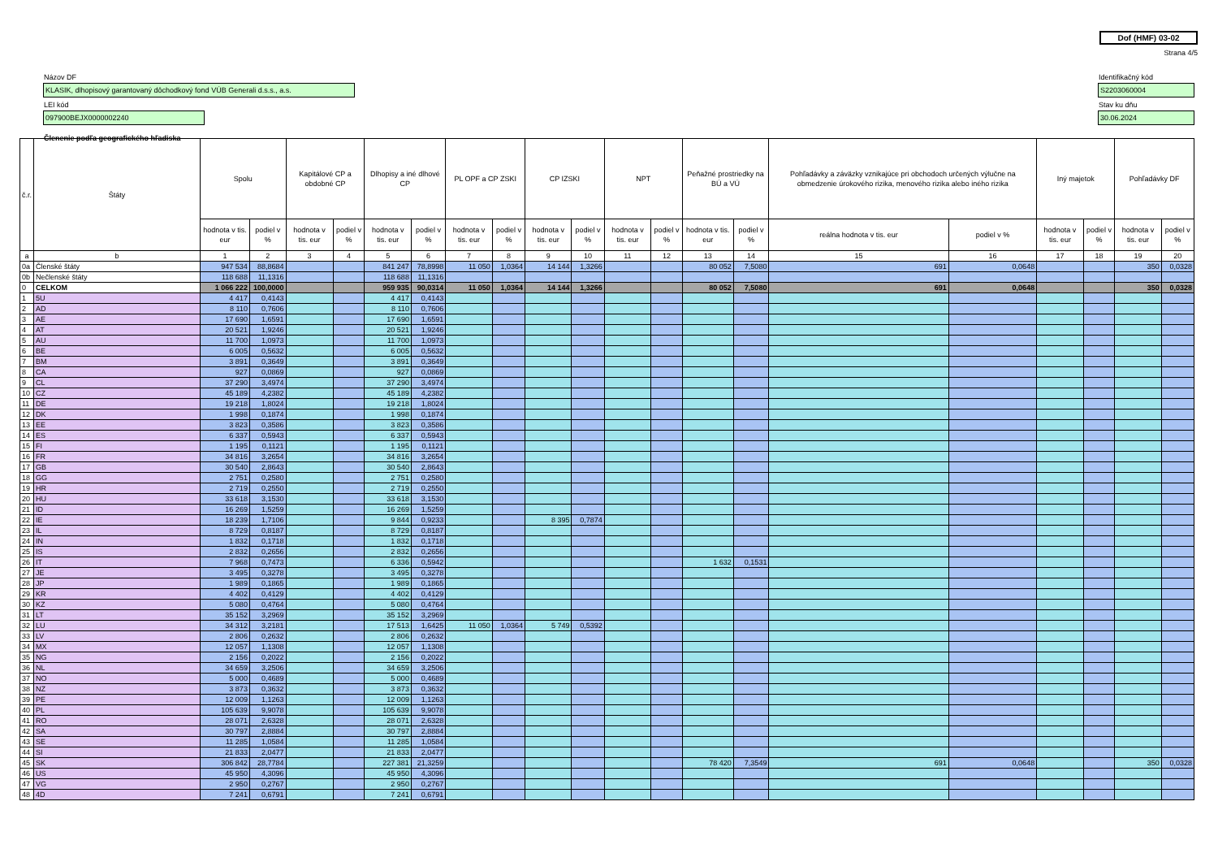Dof (HMF) 03-02
Strana 4/5
Názov DF
KLASIK, dlhopisový garantovaný dôchodkový fond VÚB Generali d.s.s., a.s.
LEI kód
097900BEJX0000002240
Identifikačný kód
S2203060004
Stav ku dňu
30.06.2024
Členenie podľa geografického hľadiska
| č.r. | Štáty | Spolu | | Kapitálové CP a obdobné CP | | Dlhopisy a iné dlhové CP | | PL OPF a CP ZSKI | | CP IZSKI | | NPT | | Peňažné prostriedky na BÚ a VÚ | | Pohľadávky a záväzky vznikajúce pri obchodoch určených výlučne na obmedzenie úrokového rizika, menového rizika alebo iného rizika | | Iný majetok | | Pohľadávky DF | |
| --- | --- | --- | --- | --- | --- | --- | --- | --- | --- | --- | --- | --- | --- | --- | --- | --- | --- | --- | --- | --- | --- |
| | | hodnota v tis. eur | podiel v % | hodnota v tis. eur | podiel v % | hodnota v tis. eur | podiel v % | hodnota v tis. eur | podiel v % | hodnota v tis. eur | podiel v % | hodnota v tis. eur | podiel v % | hodnota v tis. eur | podiel v % | reálna hodnota v tis. eur | podiel v % | hodnota v tis. eur | podiel v % | hodnota v tis. eur | podiel v % |
| a | b | 1 | 2 | 3 | 4 | 5 | 6 | 7 | 8 | 9 | 10 | 11 | 12 | 13 | 14 | 15 | 16 | 17 | 18 | 19 | 20 |
| 0a | Členské štáty | 947 534 | 88,8684 | | | 841 247 | 78,8998 | 11 050 | 1,0364 | 14 144 | 1,3266 | | | 80 052 | 7,5080 | 691 | 0,0648 | | | 350 | 0,0328 |
| 0b | Nečlenské štáty | 118 688 | 11,1316 | | | 118 688 | 11,1316 | | | | | | | | | | | | | | |
| 0 | CELKOM | 1 066 222 | 100,0000 | | | 959 935 | 90,0314 | 11 050 | 1,0364 | 14 144 | 1,3266 | | | 80 052 | 7,5080 | 691 | 0,0648 | | | 350 | 0,0328 |
| 1 | 5U | 4 417 | 0,4143 | | | 4 417 | 0,4143 | | | | | | | | | | | | | | |
| 2 | AD | 8 110 | 0,7606 | | | 8 110 | 0,7606 | | | | | | | | | | | | | | |
| 3 | AE | 17 690 | 1,6591 | | | 17 690 | 1,6591 | | | | | | | | | | | | | | |
| 4 | AT | 20 521 | 1,9246 | | | 20 521 | 1,9246 | | | | | | | | | | | | | | |
| 5 | AU | 11 700 | 1,0973 | | | 11 700 | 1,0973 | | | | | | | | | | | | | | |
| 6 | BE | 6 005 | 0,5632 | | | 6 005 | 0,5632 | | | | | | | | | | | | | | |
| 7 | BM | 3 891 | 0,3649 | | | 3 891 | 0,3649 | | | | | | | | | | | | | | |
| 8 | CA | 927 | 0,0869 | | | 927 | 0,0869 | | | | | | | | | | | | | | |
| 9 | CL | 37 290 | 3,4974 | | | 37 290 | 3,4974 | | | | | | | | | | | | | | |
| 10 | CZ | 45 189 | 4,2382 | | | 45 189 | 4,2382 | | | | | | | | | | | | | | |
| 11 | DE | 19 218 | 1,8024 | | | 19 218 | 1,8024 | | | | | | | | | | | | | | |
| 12 | DK | 1 998 | 0,1874 | | | 1 998 | 0,1874 | | | | | | | | | | | | | | |
| 13 | EE | 3 823 | 0,3586 | | | 3 823 | 0,3586 | | | | | | | | | | | | | | |
| 14 | ES | 6 337 | 0,5943 | | | 6 337 | 0,5943 | | | | | | | | | | | | | | |
| 15 | FI | 1 195 | 0,1121 | | | 1 195 | 0,1121 | | | | | | | | | | | | | | |
| 16 | FR | 34 816 | 3,2654 | | | 34 816 | 3,2654 | | | | | | | | | | | | | | |
| 17 | GB | 30 540 | 2,8643 | | | 30 540 | 2,8643 | | | | | | | | | | | | | | |
| 18 | GG | 2 751 | 0,2580 | | | 2 751 | 0,2580 | | | | | | | | | | | | | | |
| 19 | HR | 2 719 | 0,2550 | | | 2 719 | 0,2550 | | | | | | | | | | | | | | |
| 20 | HU | 33 618 | 3,1530 | | | 33 618 | 3,1530 | | | | | | | | | | | | | | |
| 21 | ID | 16 269 | 1,5259 | | | 16 269 | 1,5259 | | | | | | | | | | | | | | |
| 22 | IE | 18 239 | 1,7106 | | | 9 844 | 0,9233 | | | 8 395 | 0,7874 | | | | | | | | | | |
| 23 | IL | 8 729 | 0,8187 | | | 8 729 | 0,8187 | | | | | | | | | | | | | | |
| 24 | IN | 1 832 | 0,1718 | | | 1 832 | 0,1718 | | | | | | | | | | | | | | |
| 25 | IS | 2 832 | 0,2656 | | | 2 832 | 0,2656 | | | | | | | | | | | | | | |
| 26 | IT | 7 968 | 0,7473 | | | 6 336 | 0,5942 | | | | | | | 1 632 | 0,1531 | | | | | | |
| 27 | JE | 3 495 | 0,3278 | | | 3 495 | 0,3278 | | | | | | | | | | | | | | |
| 28 | JP | 1 989 | 0,1865 | | | 1 989 | 0,1865 | | | | | | | | | | | | | | |
| 29 | KR | 4 402 | 0,4129 | | | 4 402 | 0,4129 | | | | | | | | | | | | | | |
| 30 | KZ | 5 080 | 0,4764 | | | 5 080 | 0,4764 | | | | | | | | | | | | | | |
| 31 | LT | 35 152 | 3,2969 | | | 35 152 | 3,2969 | | | | | | | | | | | | | | |
| 32 | LU | 34 312 | 3,2181 | | | 17 513 | 1,6425 | 11 050 | 1,0364 | 5 749 | 0,5392 | | | | | | | | | | |
| 33 | LV | 2 806 | 0,2632 | | | 2 806 | 0,2632 | | | | | | | | | | | | | | |
| 34 | MX | 12 057 | 1,1308 | | | 12 057 | 1,1308 | | | | | | | | | | | | | | |
| 35 | NG | 2 156 | 0,2022 | | | 2 156 | 0,2022 | | | | | | | | | | | | | | |
| 36 | NL | 34 659 | 3,2506 | | | 34 659 | 3,2506 | | | | | | | | | | | | | | |
| 37 | NO | 5 000 | 0,4689 | | | 5 000 | 0,4689 | | | | | | | | | | | | | | |
| 38 | NZ | 3 873 | 0,3632 | | | 3 873 | 0,3632 | | | | | | | | | | | | | | |
| 39 | PE | 12 009 | 1,1263 | | | 12 009 | 1,1263 | | | | | | | | | | | | | | |
| 40 | PL | 105 639 | 9,9078 | | | 105 639 | 9,9078 | | | | | | | | | | | | | | |
| 41 | RO | 28 071 | 2,6328 | | | 28 071 | 2,6328 | | | | | | | | | | | | | | |
| 42 | SA | 30 797 | 2,8884 | | | 30 797 | 2,8884 | | | | | | | | | | | | | | |
| 43 | SE | 11 285 | 1,0584 | | | 11 285 | 1,0584 | | | | | | | | | | | | | | |
| 44 | SI | 21 833 | 2,0477 | | | 21 833 | 2,0477 | | | | | | | | | | | | | | |
| 45 | SK | 306 842 | 28,7784 | | | 227 381 | 21,3259 | | | | | | | 78 420 | 7,3549 | 691 | 0,0648 | | | 350 | 0,0328 |
| 46 | US | 45 950 | 4,3096 | | | 45 950 | 4,3096 | | | | | | | | | | | | | | |
| 47 | VG | 2 950 | 0,2767 | | | 2 950 | 0,2767 | | | | | | | | | | | | | | |
| 48 | 4D | 7 241 | 0,6791 | | | 7 241 | 0,6791 | | | | | | | | | | | | | | |